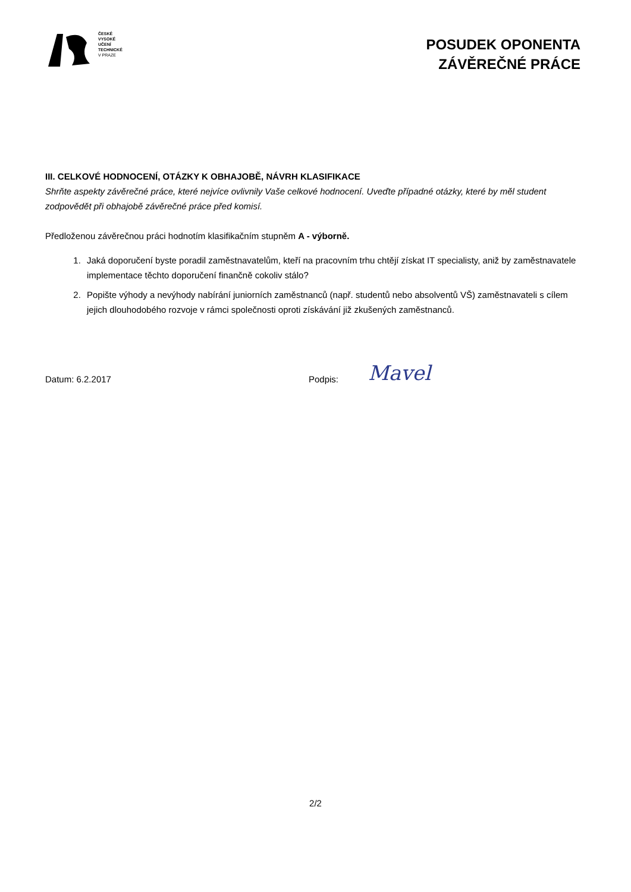ČESKÉ
VYSOKÉ
UČENÍ
TECHNICKÉ
V PRAZE
POSUDEK OPONENTA
ZÁVĚREČNÉ PRÁCE
III. CELKOVÉ HODNOCENÍ, OTÁZKY K OBHAJOBĚ, NÁVRH KLASIFIKACE
Shrňte aspekty závěrečné práce, které nejvíce ovlivnily Vaše celkové hodnocení. Uveďte případné otázky, které by měl student zodpovědět při obhajobě závěrečné práce před komisí.
Předloženou závěrečnou práci hodnotím klasifikačním stupněm A - výborně.
1. Jaká doporučení byste poradil zaměstnavatelům, kteří na pracovním trhu chtějí získat IT specialisty, aniž by zaměstnavatele implementace těchto doporučení finančně cokoliv stálo?
2. Popište výhody a nevýhody nabírání juniorních zaměstnanců (např. studentů nebo absolventů VŠ) zaměstnavateli s cílem jejich dlouhodobého rozvoje v rámci společnosti oproti získávání již zkušených zaměstnanců.
Datum: 6.2.2017 Podpis:
Mavel
2/2